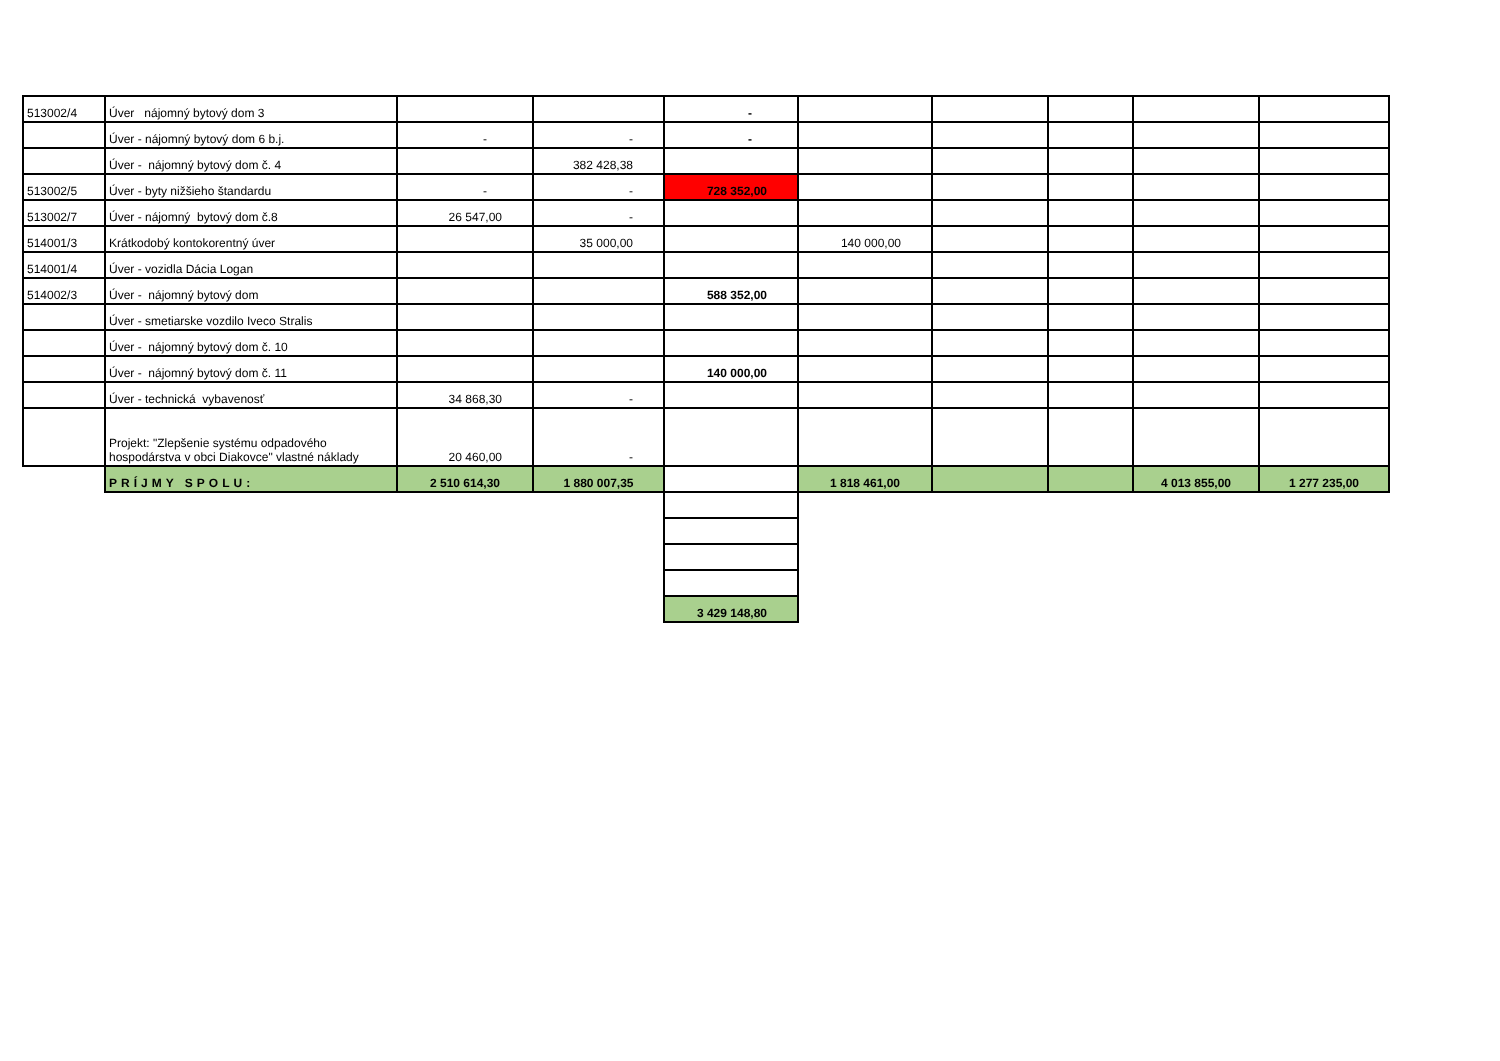| 513002/4 | Úver nájomný bytový dom 3 | | | - | | | | | |
| | Úver - nájomný bytový dom 6 b.j. | - | - | - | | | | | |
| | Úver - nájomný bytový dom č. 4 | | 382 428,38 | | | | | | |
| 513002/5 | Úver - byty nižšieho štandardu | - | - | 728 352,00 | | | | | |
| 513002/7 | Úver - nájomný bytový dom č.8 | 26 547,00 | - | | | | | | |
| 514001/3 | Krátkodobý kontokorentný úver | | 35 000,00 | | 140 000,00 | | | | |
| 514001/4 | Úver - vozidla Dácia Logan | | | | | | | | |
| 514002/3 | Úver - nájomný bytový dom | | | 588 352,00 | | | | | |
| | Úver - smetiarske vozdilo Iveco Stralis | | | | | | | | |
| | Úver - nájomný bytový dom č. 10 | | | | | | | | |
| | Úver - nájomný bytový dom č. 11 | | | 140 000,00 | | | | | |
| | Úver - technická vybavenosť | 34 868,30 | - | | | | | | |
| | Projekt: "Zlepšenie systému odpadového hospodárstva v obci Diakovce" vlastné náklady | 20 460,00 | - | | | | | | |
| | PRÍJMY SPOLU: | 2 510 614,30 | 1 880 007,35 | | 1 818 461,00 | | | 4 013 855,00 | 1 277 235,00 |
| | | | | 3 429 148,80 | | | | | |